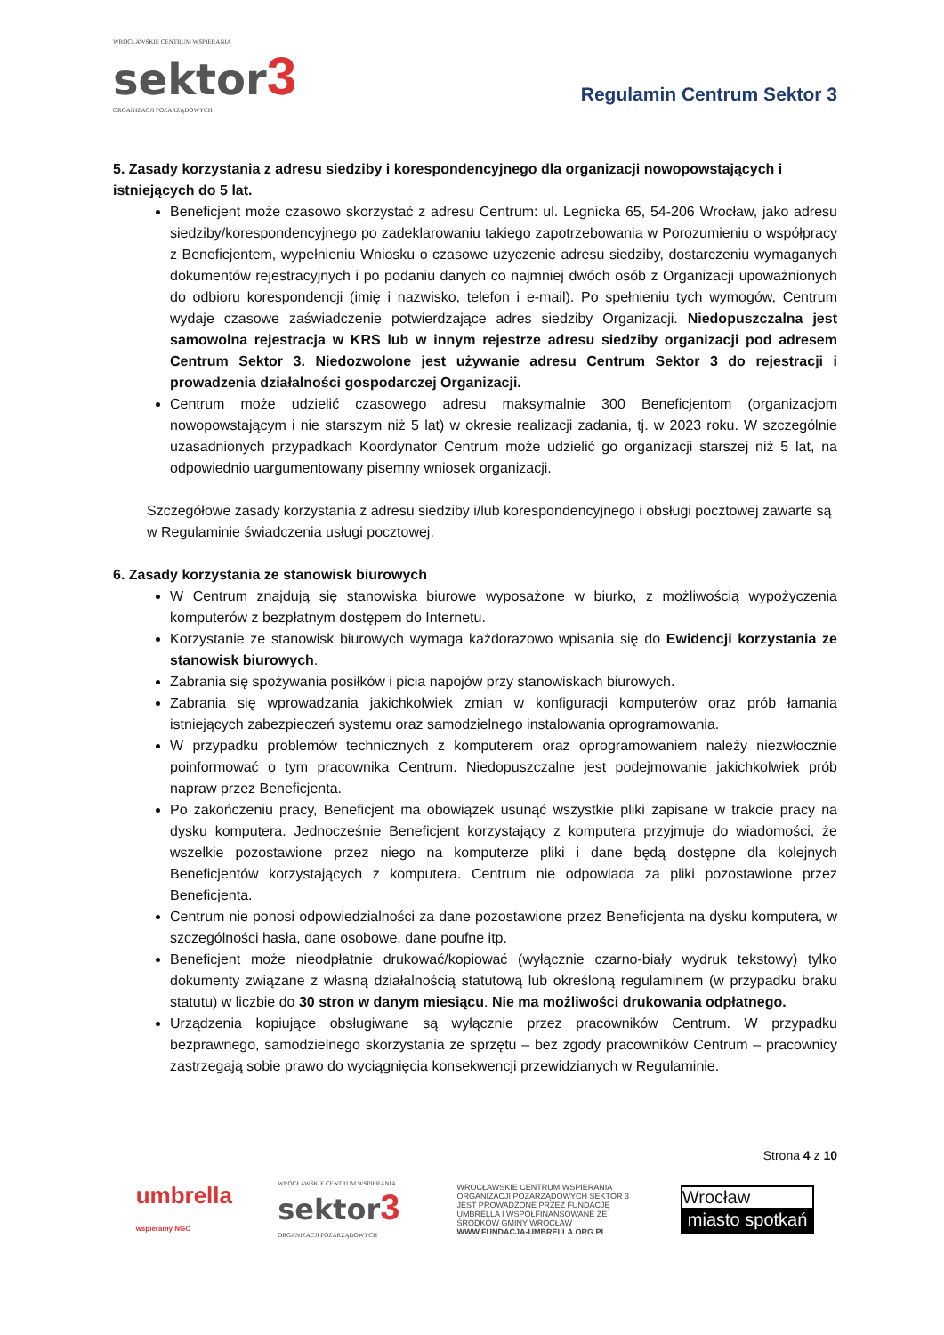WROCŁAWSKIE CENTRUM WSPIERANIA
sektor 3
ORGANIZACJI POZARZĄDOWYCH
Regulamin Centrum Sektor 3
5. Zasady korzystania z adresu siedziby i korespondencyjnego dla organizacji nowopowstających i istniejących do 5 lat.
Beneficjent może czasowo skorzystać z adresu Centrum: ul. Legnicka 65, 54-206 Wrocław, jako adresu siedziby/korespondencyjnego po zadeklarowaniu takiego zapotrzebowania w Porozumieniu o współpracy z Beneficjentem, wypełnieniu Wniosku o czasowe użyczenie adresu siedziby, dostarczeniu wymaganych dokumentów rejestracyjnych i po podaniu danych co najmniej dwóch osób z Organizacji upoważnionych do odbioru korespondencji (imię i nazwisko, telefon i e-mail). Po spełnieniu tych wymogów, Centrum wydaje czasowe zaświadczenie potwierdzające adres siedziby Organizacji. Niedopuszczalna jest samowolna rejestracja w KRS lub w innym rejestrze adresu siedziby organizacji pod adresem Centrum Sektor 3. Niedozwolone jest używanie adresu Centrum Sektor 3 do rejestracji i prowadzenia działalności gospodarczej Organizacji.
Centrum może udzielić czasowego adresu maksymalnie 300 Beneficjentom (organizacjom nowopowstającym i nie starszym niż 5 lat) w okresie realizacji zadania, tj. w 2023 roku. W szczególnie uzasadnionych przypadkach Koordynator Centrum może udzielić go organizacji starszej niż 5 lat, na odpowiednio uargumentowany pisemny wniosek organizacji.
Szczegółowe zasady korzystania z adresu siedziby i/lub korespondencyjnego i obsługi pocztowej zawarte są w Regulaminie świadczenia usługi pocztowej.
6. Zasady korzystania ze stanowisk biurowych
W Centrum znajdują się stanowiska biurowe wyposażone w biurko, z możliwością wypożyczenia komputerów z bezpłatnym dostępem do Internetu.
Korzystanie ze stanowisk biurowych wymaga każdorazowo wpisania się do Ewidencji korzystania ze stanowisk biurowych.
Zabrania się spożywania posiłków i picia napojów przy stanowiskach biurowych.
Zabrania się wprowadzania jakichkolwiek zmian w konfiguracji komputerów oraz prób łamania istniejących zabezpieczeń systemu oraz samodzielnego instalowania oprogramowania.
W przypadku problemów technicznych z komputerem oraz oprogramowaniem należy niezwłocznie poinformować o tym pracownika Centrum. Niedopuszczalne jest podejmowanie jakichkolwiek prób napraw przez Beneficjenta.
Po zakończeniu pracy, Beneficjent ma obowiązek usunąć wszystkie pliki zapisane w trakcie pracy na dysku komputera. Jednocześnie Beneficjent korzystający z komputera przyjmuje do wiadomości, że wszelkie pozostawione przez niego na komputerze pliki i dane będą dostępne dla kolejnych Beneficjentów korzystających z komputera. Centrum nie odpowiada za pliki pozostawione przez Beneficjenta.
Centrum nie ponosi odpowiedzialności za dane pozostawione przez Beneficjenta na dysku komputera, w szczególności hasła, dane osobowe, dane poufne itp.
Beneficjent może nieodpłatnie drukować/kopiować (wyłącznie czarno-biały wydruk tekstowy) tylko dokumenty związane z własną działalnością statutową lub określoną regulaminem (w przypadku braku statutu) w liczbie do 30 stron w danym miesiącu. Nie ma możliwości drukowania odpłatnego.
Urządzenia kopiujące obsługiwane są wyłącznie przez pracowników Centrum. W przypadku bezprawnego, samodzielnego skorzystania ze sprzętu – bez zgody pracowników Centrum – pracownicy zastrzegają sobie prawo do wyciągnięcia konsekwencji przewidzianych w Regulaminie.
Strona 4 z 10
umbrella
wspieramy NGO
WROCŁAWSKIE CENTRUM WSPIERANIA
sektor 3
ORGANIZACJI POZARZĄDOWYCH
WROCŁAWSKIE CENTRUM WSPIERANIA ORGANIZACJI POZARZĄDOWYCH SEKTOR 3 JEST PROWADZONE PRZEZ FUNDACJĘ UMBRELLA I WSPÓŁFINANSOWANE ZE ŚRODKÓW GMINY WROCŁAW WWW.FUNDACJA-UMBRELLA.ORG.PL
Wrocław
miasto spotkań